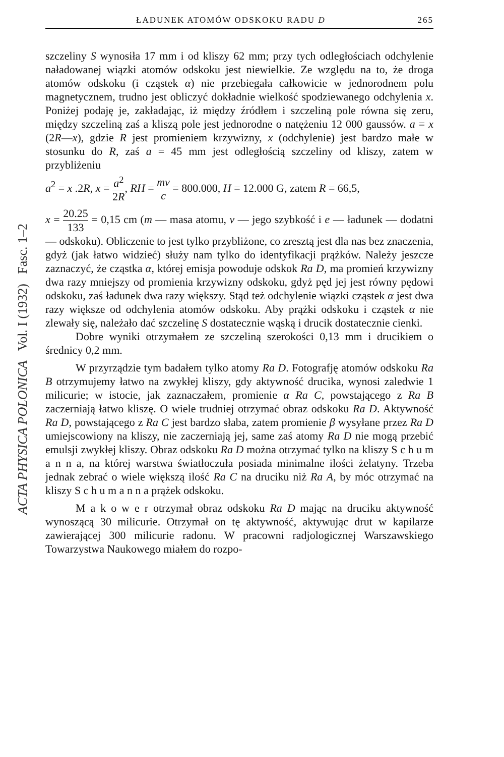ACTA PHYSICA POLONICA Vol. I (1932) Fasc. 1–2
ŁADUNEK ATOMÓW ODSKOKU RADU D 265
szczeliny S wynosiła 17 mm i od kliszy 62 mm; przy tych odległościach odchylenie naładowanej wiązki atomów odskoku jest niewielkie. Ze względu na to, że droga atomów odskoku (i cząstek α) nie przebiegała całkowicie w jednorodnem polu magnetycznem, trudno jest obliczyć dokładnie wielkość spodziewanego odchylenia x. Poniżej podaję je, zakładając, iż między źródłem i szczeliną pole równa się zeru, między szczeliną zaś a kliszą pole jest jednorodne o natężeniu 12 000 gaussów. a = x (2R—x), gdzie R jest promieniem krzywizny, x (odchylenie) jest bardzo małe w stosunku do R, zaś a = 45 mm jest odległością szczeliny od kliszy, zatem w przybliżeniu
a<sup>2</sup> = x .2R, x = a<sup>2</sup> 2R, RH = mv c = 800.000, H = 12.000 G, zatem R = 66,5,
x = 20.25 133 = 0,15 cm (m — masa atomu, v — jego szybkość i e — ładunek — dodatni — odskoku). Obliczenie to jest tylko przybliżone, co zresztą jest dla nas bez znaczenia, gdyż (jak łatwo widzieć) służy nam tylko do identyfikacji prążków. Należy jeszcze zaznaczyć, że cząstka α, której emisja powoduje odskok Ra D, ma promień krzywizny dwa razy mniejszy od promienia krzywizny odskoku, gdyż pęd jej jest równy pędowi odskoku, zaś ładunek dwa razy większy. Stąd też odchylenie wiązki cząstek α jest dwa razy większe od odchylenia atomów odskoku. Aby prążki odskoku i cząstek α nie zlewały się, należało dać szczelinę S dostatecznie wąską i drucik dostatecznie cienki.
Dobre wyniki otrzymałem ze szczeliną szerokości 0,13 mm i drucikiem o średnicy 0,2 mm.
W przyrządzie tym badałem tylko atomy Ra D. Fotografję atomów odskoku Ra B otrzymujemy łatwo na zwykłej kliszy, gdy aktywność drucika, wynosi zaledwie 1 milicurie; w istocie, jak zaznaczałem, promienie α Ra C, powstającego z Ra B zaczerniają łatwo kliszę. O wiele trudniej otrzymać obraz odskoku Ra D. Aktywność Ra D, powstającego z Ra C jest bardzo słaba, zatem promienie β wysyłane przez Ra D umiejscowiony na kliszy, nie zaczerniają jej, same zaś atomy Ra D nie mogą przebić emulsji zwykłej kliszy. Obraz odskoku Ra D można otrzymać tylko na kliszy S c h u m a n n a, na której warstwa światłoczuła posiada minimalne ilości żelatyny. Trzeba jednak zebrać o wiele większą ilość Ra C na druciku niż Ra A, by móc otrzymać na kliszy S c h u m a n n a prążek odskoku.
M a k o w e r otrzymał obraz odskoku Ra D mając na druciku aktywność wynoszącą 30 milicurie. Otrzymał on tę aktywność, aktywując drut w kapilarze zawierającej 300 milicurie radonu. W pracowni radjologicznej Warszawskiego Towarzystwa Naukowego miałem do rozpo-